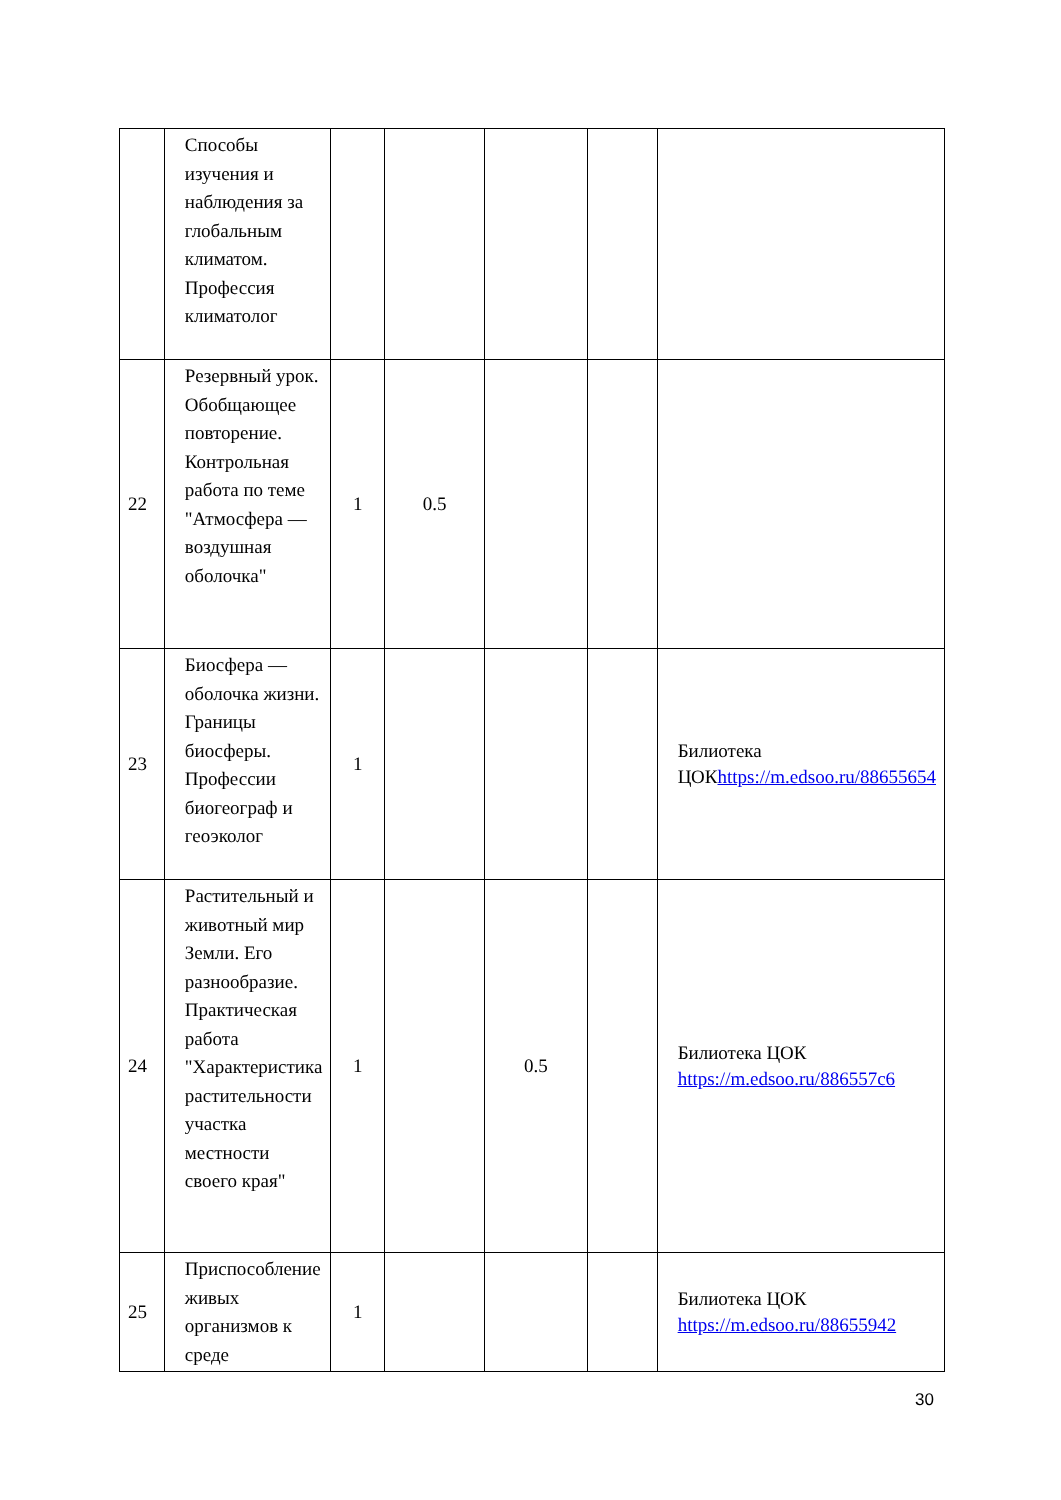| | Способы изучения и наблюдения за глобальным климатом. Профессия климатолог | | | | | |
| 22 | Резервный урок. Обобщающее повторение. Контрольная работа по теме "Атмосфера — воздушная оболочка" | 1 | 0.5 | | | |
| 23 | Биосфера — оболочка жизни. Границы биосферы. Профессии биогеограф и геоэколог | 1 | | | | Билиотека ЦОК https://m.edsoo.ru/88655654 |
| 24 | Растительный и животный мир Земли. Его разнообразие. Практическая работа "Характеристика растительности участка местности своего края" | 1 | | 0.5 | | Билиотека ЦОК https://m.edsoo.ru/886557c6 |
| 25 | Приспособление живых организмов к среде | 1 | | | | Билиотека ЦОК https://m.edsoo.ru/88655942 |
30